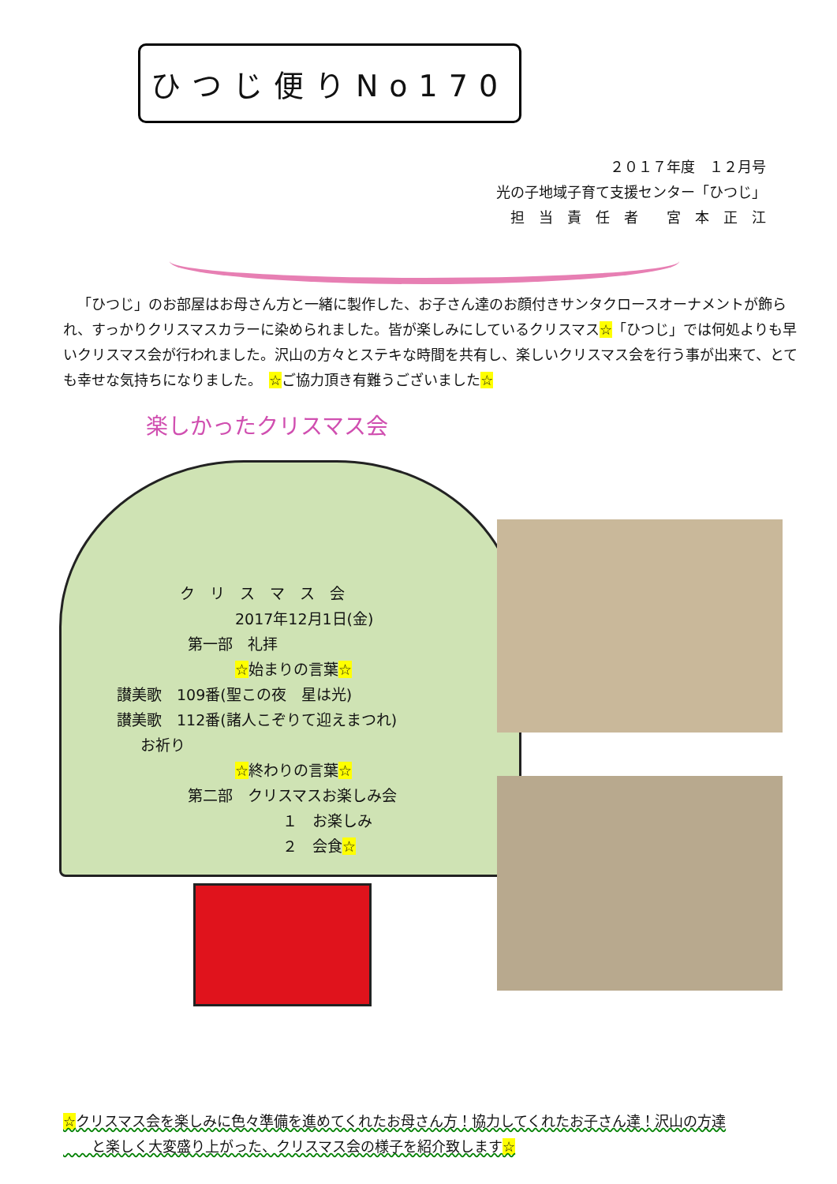ひつじ便りNo170
２０１７年度　１２月号
光の子地域子育て支援センター「ひつじ」
担　当　責　任　者　　宮　本　正　江
「ひつじ」のお部屋はお母さん方と一緒に製作した、お子さん達のお顔付きサンタクロースオーナメントが飾られ、すっかりクリスマスカラーに染められました。皆が楽しみにしているクリスマス☆「ひつじ」では何処よりも早いクリスマス会が行われました。沢山の方々とステキな時間を共有し、楽しいクリスマス会を行う事が出来て、とても幸せな気持ちになりました。　☆ご協力頂き有難うございました☆
楽しかったクリスマス会
ク　リ　ス　マ　ス　会
2017年12月1日(金)
第一部　礼拝
☆始まりの言葉☆
讃美歌　109番(聖この夜　星は光)
讃美歌　112番(諸人こぞりて迎えまつれ)
お祈り
☆終わりの言葉☆
第二部　クリスマスお楽しみ会
１　お楽しみ
２　会食☆
☆クリスマス会を楽しみに色々準備を進めてくれたお母さん方！協力してくれたお子さん達！沢山の方達
　　と楽しく大変盛り上がった、クリスマス会の様子を紹介致します☆